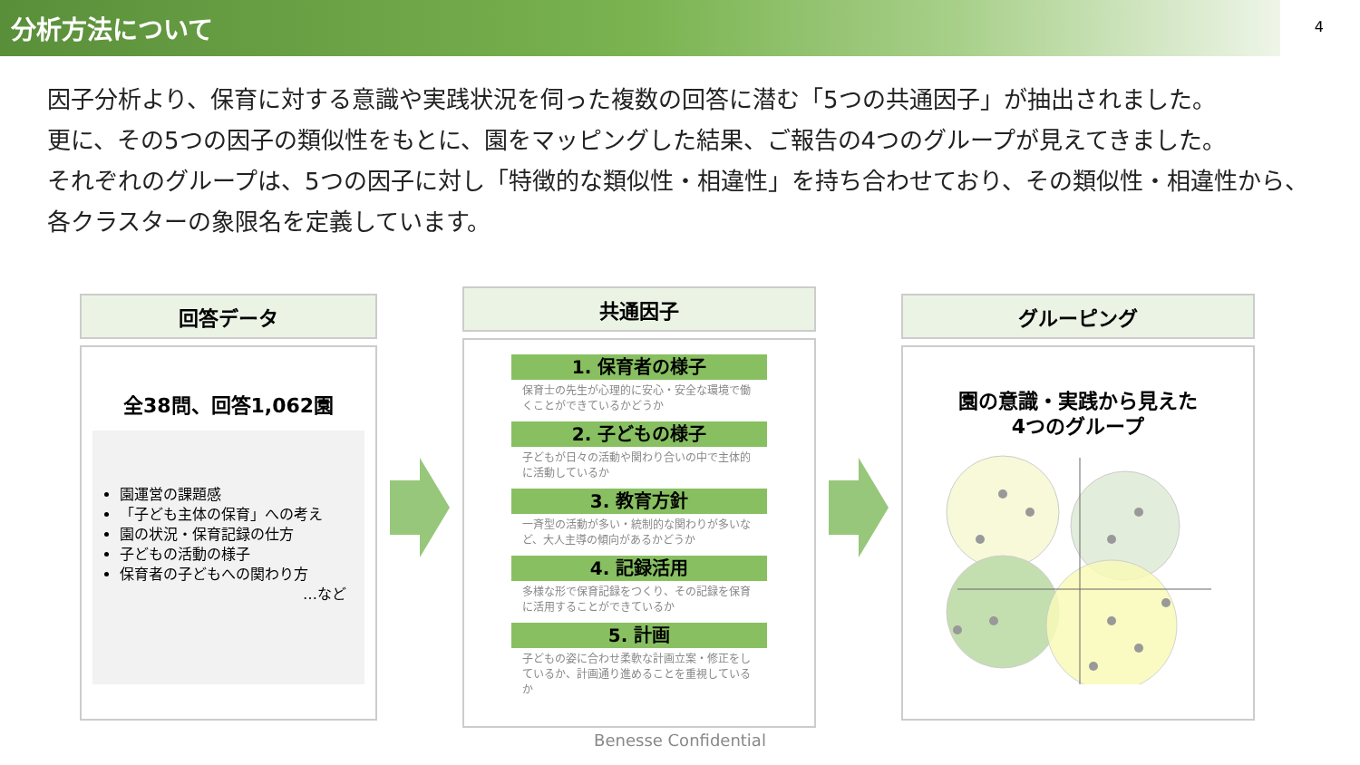分析方法について
4
因子分析より、保育に対する意識や実践状況を伺った複数の回答に潜む「5つの共通因子」が抽出されました。
更に、その5つの因子の類似性をもとに、園をマッピングした結果、ご報告の4つのグループが見えてきました。
それぞれのグループは、5つの因子に対し「特徴的な類似性・相違性」を持ち合わせており、その類似性・相違性から、
各クラスターの象限名を定義しています。
回答データ
全38問、回答1,062園
園運営の課題感
「子ども主体の保育」への考え
園の状況・保育記録の仕方
子どもの活動の様子
保育者の子どもへの関わり方
…など
共通因子
1. 保育者の様子
保育士の先生が心理的に安心・安全な環境で働くことができているかどうか
2. 子どもの様子
子どもが日々の活動や関わり合いの中で主体的に活動しているか
3. 教育方針
一斉型の活動が多い・統制的な関わりが多いなど、大人主導の傾向があるかどうか
4. 記録活用
多様な形で保育記録をつくり、その記録を保育に活用することができているか
5. 計画
子どもの姿に合わせ柔軟な計画立案・修正をしているか、計画通り進めることを重視しているか
グルーピング
園の意識・実践から見えた
4つのグループ
Benesse Confidential